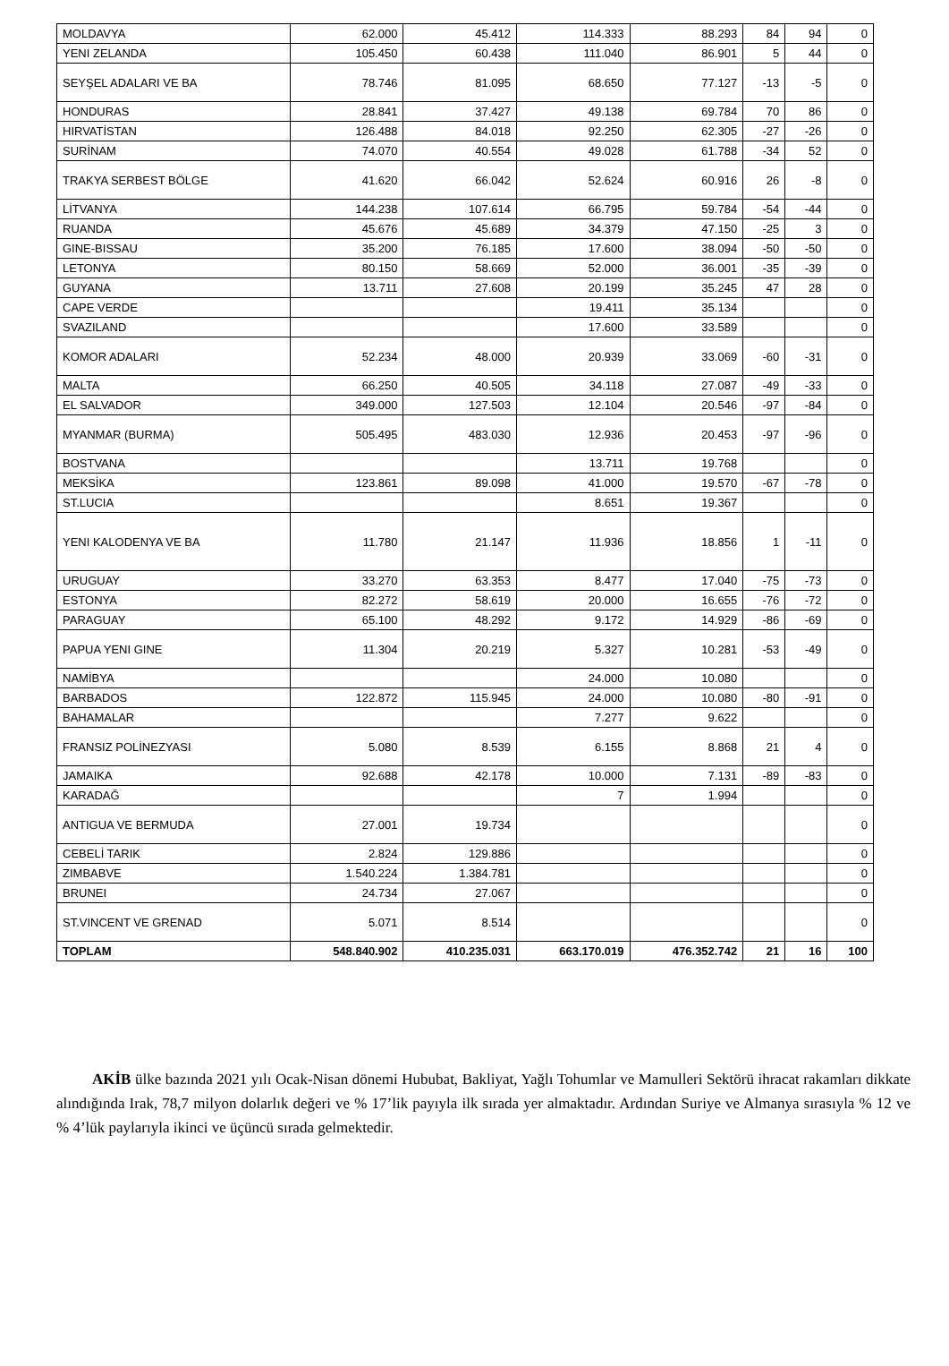| MOLDAVYA | 62.000 | 45.412 | 114.333 | 88.293 | 84 | 94 | 0 |
| YENI ZELANDA | 105.450 | 60.438 | 111.040 | 86.901 | 5 | 44 | 0 |
| SEYŞEL ADALARI VE BA | 78.746 | 81.095 | 68.650 | 77.127 | -13 | -5 | 0 |
| HONDURAS | 28.841 | 37.427 | 49.138 | 69.784 | 70 | 86 | 0 |
| HIRVATİSTAN | 126.488 | 84.018 | 92.250 | 62.305 | -27 | -26 | 0 |
| SURİNAM | 74.070 | 40.554 | 49.028 | 61.788 | -34 | 52 | 0 |
| TRAKYA SERBEST BÖLGE | 41.620 | 66.042 | 52.624 | 60.916 | 26 | -8 | 0 |
| LİTVANYA | 144.238 | 107.614 | 66.795 | 59.784 | -54 | -44 | 0 |
| RUANDA | 45.676 | 45.689 | 34.379 | 47.150 | -25 | 3 | 0 |
| GINE-BISSAU | 35.200 | 76.185 | 17.600 | 38.094 | -50 | -50 | 0 |
| LETONYA | 80.150 | 58.669 | 52.000 | 36.001 | -35 | -39 | 0 |
| GUYANA | 13.711 | 27.608 | 20.199 | 35.245 | 47 | 28 | 0 |
| CAPE VERDE | | | 19.411 | 35.134 | | | 0 |
| SVAZILAND | | | 17.600 | 33.589 | | | 0 |
| KOMOR ADALARI | 52.234 | 48.000 | 20.939 | 33.069 | -60 | -31 | 0 |
| MALTA | 66.250 | 40.505 | 34.118 | 27.087 | -49 | -33 | 0 |
| EL SALVADOR | 349.000 | 127.503 | 12.104 | 20.546 | -97 | -84 | 0 |
| MYANMAR (BURMA) | 505.495 | 483.030 | 12.936 | 20.453 | -97 | -96 | 0 |
| BOSTVANA | | | 13.711 | 19.768 | | | 0 |
| MEKSİKA | 123.861 | 89.098 | 41.000 | 19.570 | -67 | -78 | 0 |
| ST.LUCIA | | | 8.651 | 19.367 | | | 0 |
| YENI KALODENYA VE BA | 11.780 | 21.147 | 11.936 | 18.856 | 1 | -11 | 0 |
| URUGUAY | 33.270 | 63.353 | 8.477 | 17.040 | -75 | -73 | 0 |
| ESTONYA | 82.272 | 58.619 | 20.000 | 16.655 | -76 | -72 | 0 |
| PARAGUAY | 65.100 | 48.292 | 9.172 | 14.929 | -86 | -69 | 0 |
| PAPUA YENI GINE | 11.304 | 20.219 | 5.327 | 10.281 | -53 | -49 | 0 |
| NAMİBYA | | | 24.000 | 10.080 | | | 0 |
| BARBADOS | 122.872 | 115.945 | 24.000 | 10.080 | -80 | -91 | 0 |
| BAHAMALAR | | | 7.277 | 9.622 | | | 0 |
| FRANSIZ POLİNEZYASI | 5.080 | 8.539 | 6.155 | 8.868 | 21 | 4 | 0 |
| JAMAIKA | 92.688 | 42.178 | 10.000 | 7.131 | -89 | -83 | 0 |
| KARADAĞ | | | 7 | 1.994 | | | 0 |
| ANTIGUA VE BERMUDA | 27.001 | 19.734 | | | | | 0 |
| CEBELİ TARIK | 2.824 | 129.886 | | | | | 0 |
| ZIMBABVE | 1.540.224 | 1.384.781 | | | | | 0 |
| BRUNEI | 24.734 | 27.067 | | | | | 0 |
| ST.VINCENT VE GRENAD | 5.071 | 8.514 | | | | | 0 |
| TOPLAM | 548.840.902 | 410.235.031 | 663.170.019 | 476.352.742 | 21 | 16 | 100 |
AKİB ülke bazında 2021 yılı Ocak-Nisan dönemi Hububat, Bakliyat, Yağlı Tohumlar ve Mamulleri Sektörü ihracat rakamları dikkate alındığında Irak, 78,7 milyon dolarlık değeri ve % 17’lik payıyla ilk sırada yer almaktadır. Ardından Suriye ve Almanya sırasıyla % 12 ve % 4’lük paylarıyla ikinci ve üçüncü sırada gelmektedir.